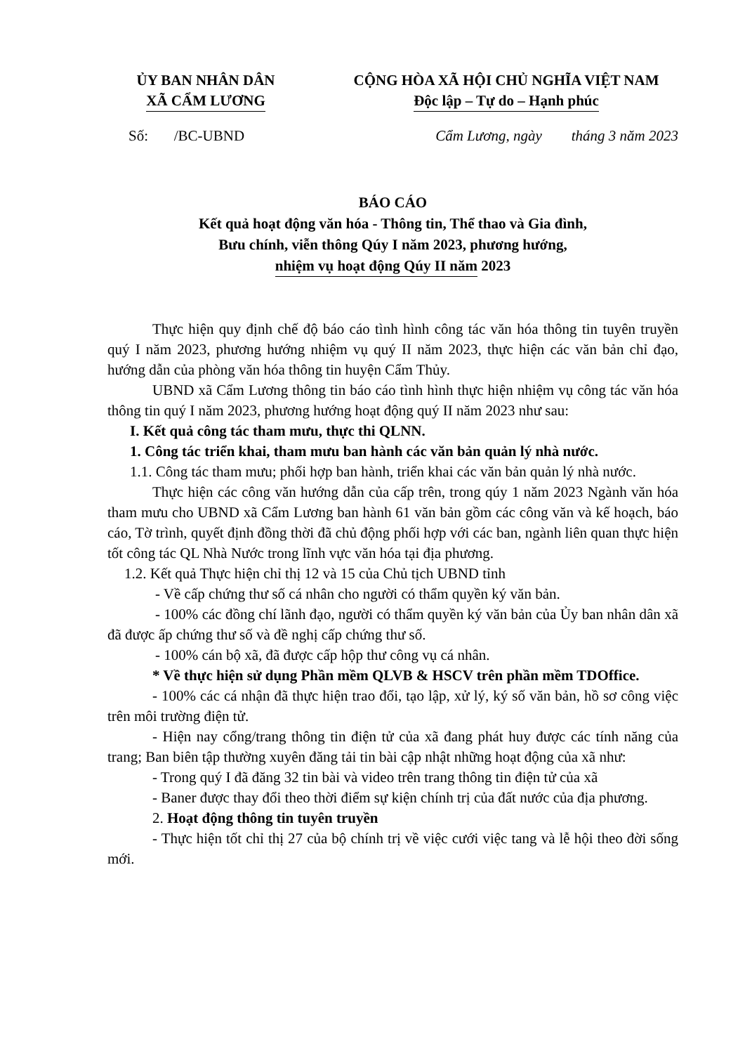ỦY BAN NHÂN DÂN
XÃ CẨM LƯƠNG
CỘNG HÒA XÃ HỘI CHỦ NGHĨA VIỆT NAM
Độc lập – Tự do – Hạnh phúc
Số: /BC-UBND Cẩm Lương, ngày tháng 3 năm 2023
BÁO CÁO
Kết quả hoạt động văn hóa - Thông tin, Thể thao và Gia đình,
Bưu chính, viễn thông Qúy I năm 2023, phương hướng,
nhiệm vụ hoạt động Qúy II năm 2023
Thực hiện quy định chế độ báo cáo tình hình công tác văn hóa thông tin tuyên truyền quý I năm 2023, phương hướng nhiệm vụ quý II năm 2023, thực hiện các văn bản chỉ đạo, hướng dẫn của phòng văn hóa thông tin huyện Cẩm Thủy.
UBND xã Cẩm Lương thông tin báo cáo tình hình thực hiện nhiệm vụ công tác văn hóa thông tin quý I năm 2023, phương hướng hoạt động quý II năm 2023 như sau:
I. Kết quả công tác tham mưu, thực thi QLNN.
1. Công tác triển khai, tham mưu ban hành các văn bản quản lý nhà nước.
1.1. Công tác tham mưu; phối hợp ban hành, triển khai các văn bản quản lý nhà nước.
Thực hiện các công văn hướng dẫn của cấp trên, trong qúy 1 năm 2023 Ngành văn hóa tham mưu cho UBND xã Cẩm Lương ban hành 61 văn bản gồm các công văn và kế hoạch, báo cáo, Tờ trình, quyết định đồng thời đã chủ động phối hợp với các ban, ngành liên quan thực hiện tốt công tác QL Nhà Nước trong lĩnh vực văn hóa tại địa phương.
1.2. Kết quả Thực hiện chỉ thị 12 và 15 của Chủ tịch UBND tỉnh
- Về cấp chứng thư số cá nhân cho người có thẩm quyền ký văn bản.
- 100% các đồng chí lãnh đạo, người có thẩm quyền ký văn bản của Ủy ban nhân dân xã đã được ấp chứng thư số và đề nghị cấp chứng thư số.
- 100% cán bộ xã, đã được cấp hộp thư công vụ cá nhân.
* Về thực hiện sử dụng Phần mềm QLVB & HSCV trên phần mềm TDOffice.
- 100% các cá nhận đã thực hiện trao đổi, tạo lập, xử lý, ký số văn bản, hồ sơ công việc trên môi trường điện tử.
- Hiện nay cổng/trang thông tin điện tử của xã đang phát huy được các tính năng của trang; Ban biên tập thường xuyên đăng tải tin bài cập nhật những hoạt động của xã như:
- Trong quý I đã đăng 32 tin bài và video trên trang thông tin điện tử của xã
- Baner được thay đổi theo thời điểm sự kiện chính trị của đất nước của địa phương.
2. Hoạt động thông tin tuyên truyền
- Thực hiện tốt chỉ thị 27 của bộ chính trị về việc cưới việc tang và lễ hội theo đời sống mới.